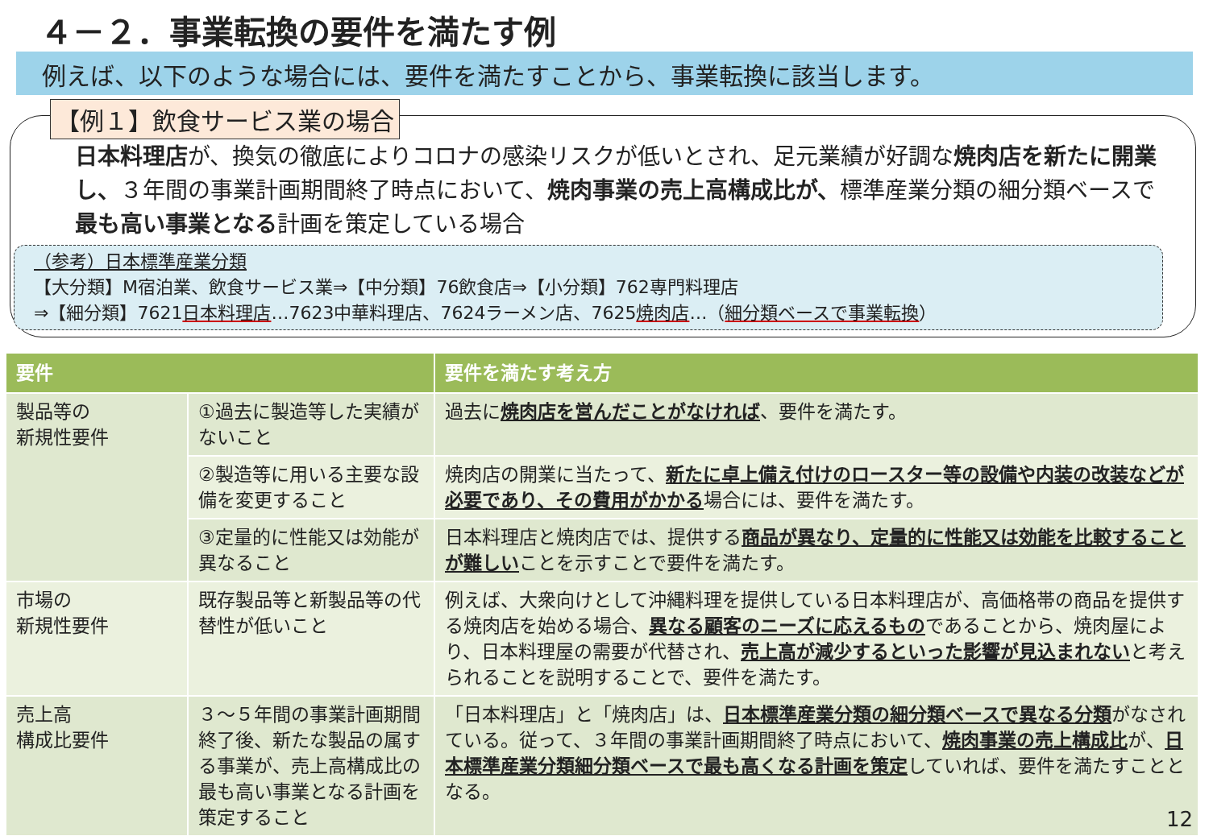４－２．事業転換の要件を満たす例
例えば、以下のような場合には、要件を満たすことから、事業転換に該当します。
【例１】飲食サービス業の場合
日本料理店が、換気の徹底によりコロナの感染リスクが低いとされ、足元業績が好調な焼肉店を新たに開業し、３年間の事業計画期間終了時点において、焼肉事業の売上高構成比が、標準産業分類の細分類ベースで最も高い事業となる計画を策定している場合
（参考）日本標準産業分類
【大分類】M宿泊業、飲食サービス業⇒【中分類】76飲食店⇒【小分類】762専門料理店
⇒【細分類】7621日本料理店…7623中華料理店、7624ラーメン店、7625焼肉店…（細分類ベースで事業転換）
| 要件 | | 要件を満たす考え方 |
| --- | --- | --- |
| 製品等の 新規性要件 | ①過去に製造等した実績がないこと | 過去に 焼肉店を営んだことがなければ 、要件を満たす。 |
| | ②製造等に用いる主要な設備を変更すること | 焼肉店の開業に当たって、 新たに卓上備え付けのロースター等の設備や内装の改装などが必要であり、その費用がかかる 場合には、要件を満たす。 |
| | ③定量的に性能又は効能が異なること | 日本料理店と焼肉店では、提供する 商品が異なり、定量的に性能又は効能を比較することが難しい ことを示すことで要件を満たす。 |
| 市場の 新規性要件 | 既存製品等と新製品等の代替性が低いこと | 例えば、大衆向けとして沖縄料理を提供している日本料理店が、高価格帯の商品を提供する焼肉店を始める場合、 異なる顧客のニーズに応えるもの であることから、焼肉屋により、日本料理屋の需要が代替され、 売上高が減少するといった影響が見込まれない と考えられることを説明することで、要件を満たす。 |
| 売上高 構成比要件 | ３～５年間の事業計画期間終了後、新たな製品の属する事業が、売上高構成比の最も高い事業となる計画を策定すること | 「日本料理店」と「焼肉店」は、 日本標準産業分類の細分類ベースで異なる分類 がなされている。従って、３年間の事業計画期間終了時点において、 焼肉事業の売上構成比 が、 日本標準産業分類細分類ベースで最も高くなる計画を策定 していれば、要件を満たすこととなる。 |
12